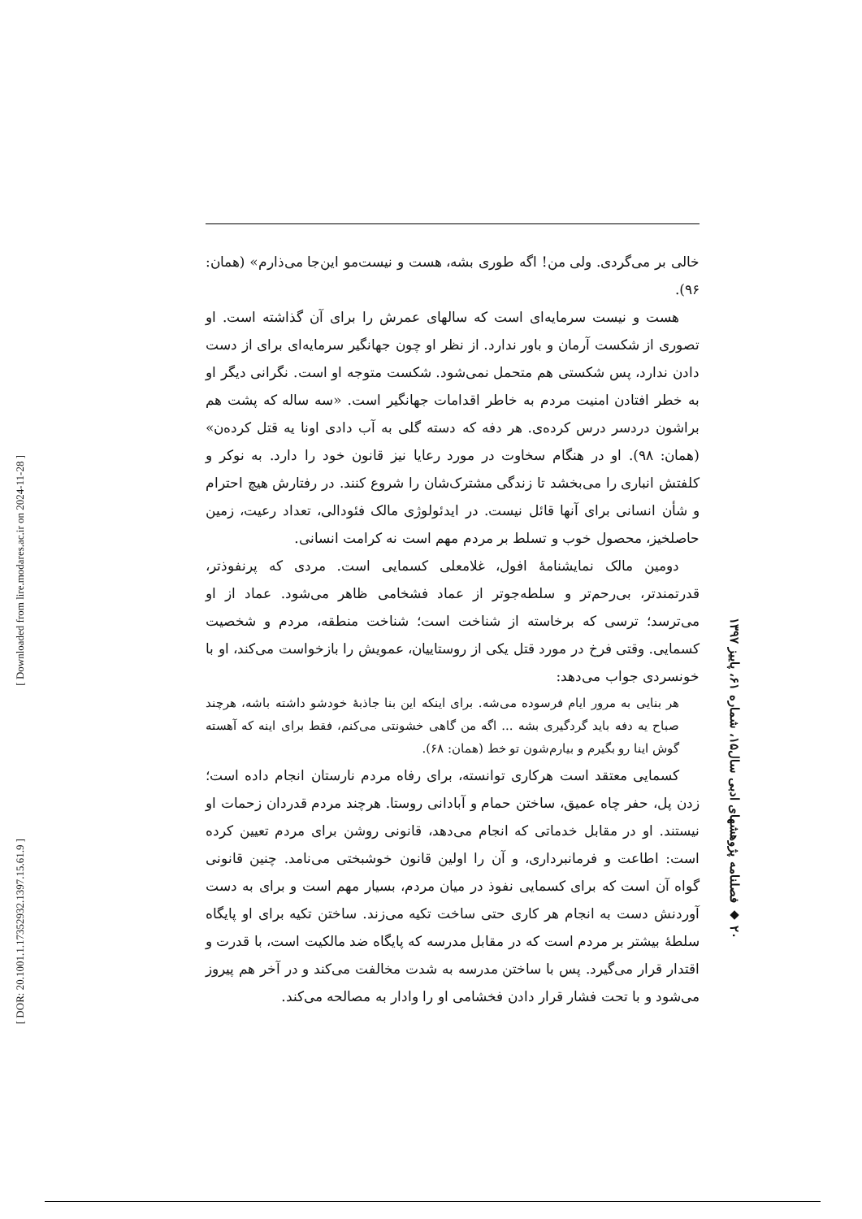[ Downloaded from lire.modares.ac.ir on 2024-11-28 ]
[ DOR: 20.1001.1.17352932.1397.15.61.9 ]
۲۰ ◆ فصلنامه پژوهشهای ادبی سال۱۵، شماره ۶۱، پاییز ۱۳۹۷
خالی بر می‌گردی. ولی من! اگه طوری بشه، هست و نیست‌مو این‌جا می‌ذارم» (همان: ۹۶).
هست و نیست سرمایه‌ای است که سالهای عمرش را برای آن گذاشته است. او تصوری از شکست آرمان و باور ندارد. از نظر او چون جهانگیر سرمایه‌ای برای از دست دادن ندارد، پس شکستی هم متحمل نمی‌شود. شکست متوجه او است. نگرانی دیگر او به خطر افتادن امنیت مردم به خاطر اقدامات جهانگیر است. «سه ساله که پشت هم براشون دردسر درس کرده‌ی. هر دفه که دسته گلی به آب دادی اونا یه قتل کرده‌ن» (همان: ۹۸). او در هنگام سخاوت در مورد رعایا نیز قانون خود را دارد. به نوکر و کلفتش انباری را می‌بخشد تا زندگی مشترک‌شان را شروع کنند. در رفتارش هیچ احترام و شأن انسانی برای آنها قائل نیست. در ایدئولوژی مالک فئودالی، تعداد رعیت، زمین حاصلخیز، محصول خوب و تسلط بر مردم مهم است نه کرامت انسانی.
دومین مالک نمایشنامهٔ افول، غلامعلی کسمایی است. مردی که پرنفوذتر، قدرتمندتر، بی‌رحم‌تر و سلطه‌جوتر از عماد فشخامی ظاهر می‌شود. عماد از او می‌ترسد؛ ترسی که برخاسته از شناخت است؛ شناخت منطقه، مردم و شخصیت کسمایی. وقتی فرخ در مورد قتل یکی از روستاییان، عمویش را بازخواست می‌کند، او با خونسردی جواب می‌دهد:
هر بنایی به مرور ایام فرسوده می‌شه. برای اینکه این بنا جاذبهٔ خودشو داشته باشه، هرچند صباح یه دفه باید گردگیری بشه ... اگه من گاهی خشونتی می‌کنم، فقط برای اینه که آهسته گوش اینا رو بگیرم و بیارم‌شون تو خط (همان: ۶۸).
کسمایی معتقد است هرکاری توانسته، برای رفاه مردم نارستان انجام داده است؛ زدن پل، حفر چاه عمیق، ساختن حمام و آبادانی روستا. هرچند مردم قدردان زحمات او نیستند. او در مقابل خدماتی که انجام می‌دهد، قانونی روشن برای مردم تعیین کرده است: اطاعت و فرمانبرداری، و آن را اولین قانون خوشبختی می‌نامد. چنین قانونی گواه آن است که برای کسمایی نفوذ در میان مردم، بسیار مهم است و برای به دست آوردنش دست به انجام هر کاری حتی ساخت تکیه می‌زند. ساختن تکیه برای او پایگاه سلطهٔ بیشتر بر مردم است که در مقابل مدرسه که پایگاه ضد مالکیت است، با قدرت و اقتدار قرار می‌گیرد. پس با ساختن مدرسه به شدت مخالفت می‌کند و در آخر هم پیروز می‌شود و با تحت فشار قرار دادن فخشامی او را وادار به مصالحه می‌کند.